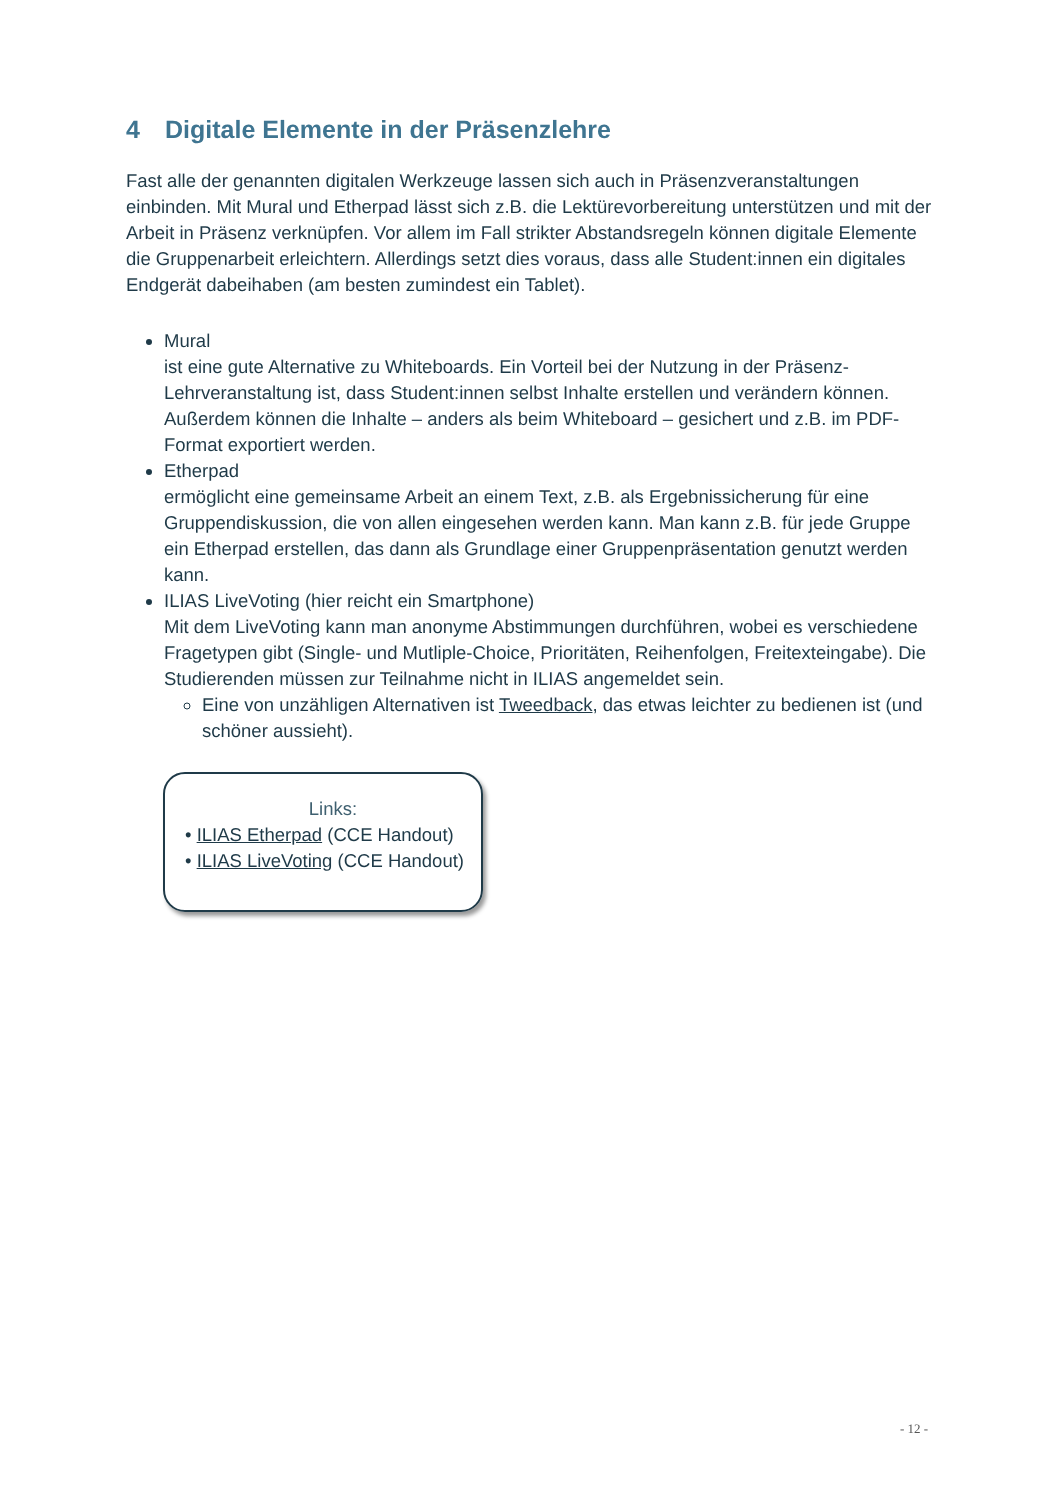4 Digitale Elemente in der Präsenzlehre
Fast alle der genannten digitalen Werkzeuge lassen sich auch in Präsenzveranstaltungen einbinden. Mit Mural und Etherpad lässt sich z.B. die Lektürevorbereitung unterstützen und mit der Arbeit in Präsenz verknüpfen. Vor allem im Fall strikter Abstandsregeln können digitale Elemente die Gruppenarbeit erleichtern. Allerdings setzt dies voraus, dass alle Student:innen ein digitales Endgerät dabeihaben (am besten zumindest ein Tablet).
Mural
ist eine gute Alternative zu Whiteboards. Ein Vorteil bei der Nutzung in der Präsenz-Lehrveranstaltung ist, dass Student:innen selbst Inhalte erstellen und verändern können. Außerdem können die Inhalte – anders als beim Whiteboard – gesichert und z.B. im PDF-Format exportiert werden.
Etherpad
ermöglicht eine gemeinsame Arbeit an einem Text, z.B. als Ergebnissicherung für eine Gruppendiskussion, die von allen eingesehen werden kann. Man kann z.B. für jede Gruppe ein Etherpad erstellen, das dann als Grundlage einer Gruppenpräsentation genutzt werden kann.
ILIAS LiveVoting (hier reicht ein Smartphone)
Mit dem LiveVoting kann man anonyme Abstimmungen durchführen, wobei es verschiedene Fragetypen gibt (Single- und Mutliple-Choice, Prioritäten, Reihenfolgen, Freitexteingabe). Die Studierenden müssen zur Teilnahme nicht in ILIAS angemeldet sein.
Eine von unzähligen Alternativen ist Tweedback, das etwas leichter zu bedienen ist (und schöner aussieht).
Links:
• ILIAS Etherpad (CCE Handout)
• ILIAS LiveVoting (CCE Handout)
- 12 -